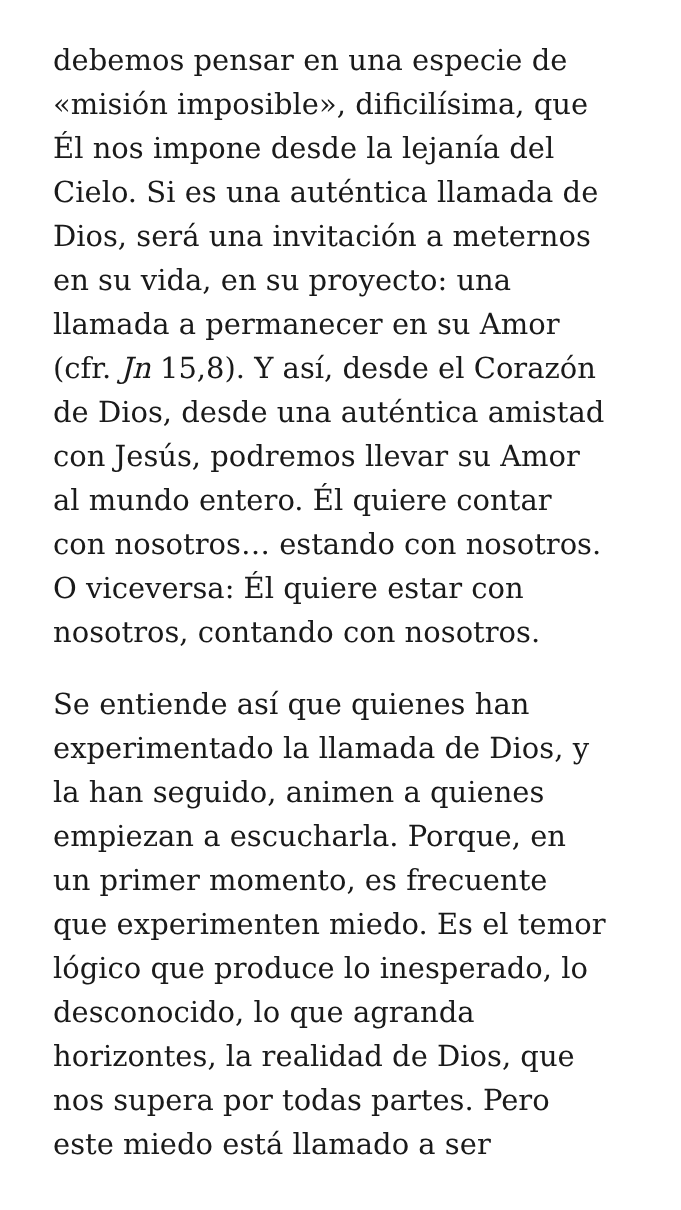debemos pensar en una especie de
«misión imposible», dificilísima, que
Él nos impone desde la lejanía del
Cielo. Si es una auténtica llamada de
Dios, será una invitación a meternos
en su vida, en su proyecto: una
llamada a permanecer en su Amor
(cfr. Jn 15,8). Y así, desde el Corazón
de Dios, desde una auténtica amistad
con Jesús, podremos llevar su Amor
al mundo entero. Él quiere contar
con nosotros… estando con nosotros.
O viceversa: Él quiere estar con
nosotros, contando con nosotros.
Se entiende así que quienes han
experimentado la llamada de Dios, y
la han seguido, animen a quienes
empiezan a escucharla. Porque, en
un primer momento, es frecuente
que experimenten miedo. Es el temor
lógico que produce lo inesperado, lo
desconocido, lo que agranda
horizontes, la realidad de Dios, que
nos supera por todas partes. Pero
este miedo está llamado a ser